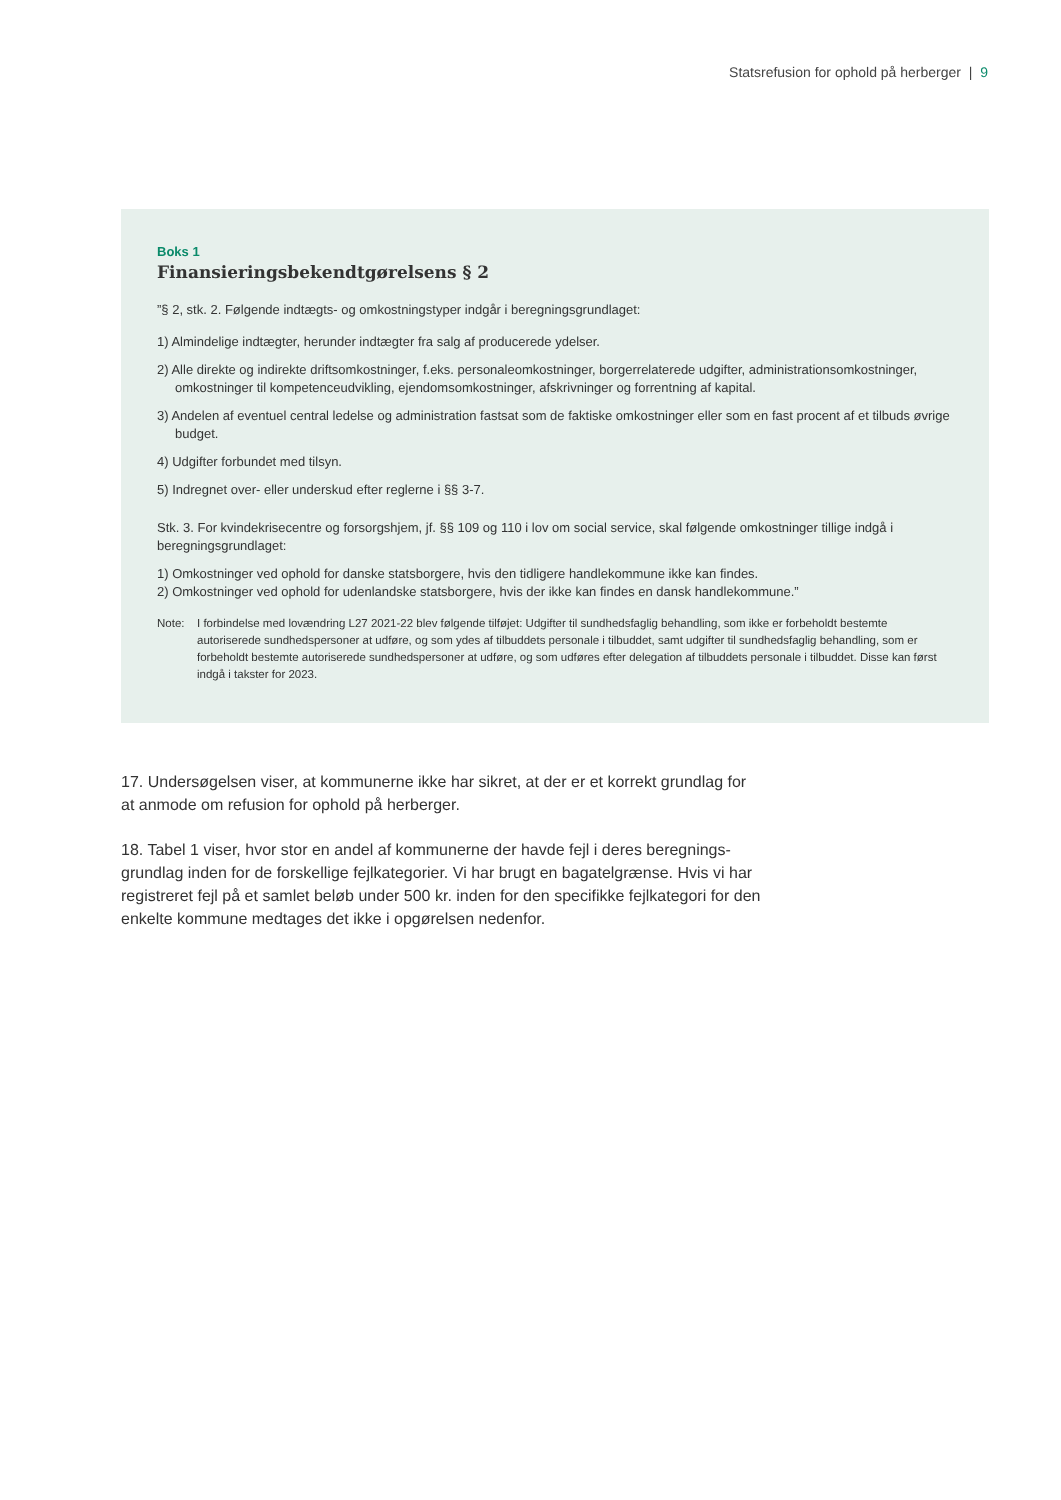Statsrefusion for ophold på herberger | 9
Boks 1
Finansieringsbekendtgørelsens § 2
”§ 2, stk. 2. Følgende indtægts- og omkostningstyper indgår i beregningsgrundlaget:
1) Almindelige indtægter, herunder indtægter fra salg af producerede ydelser.
2) Alle direkte og indirekte driftsomkostninger, f.eks. personaleomkostninger, borgerrelaterede udgifter, administrations­omkostninger, omkostninger til kompetenceudvikling, ejendomsomkostninger, afskrivninger og forrentning af kapital.
3) Andelen af eventuel central ledelse og administration fastsat som de faktiske omkostninger eller som en fast procent af et tilbuds øvrige budget.
4) Udgifter forbundet med tilsyn.
5) Indregnet over- eller underskud efter reglerne i §§ 3-7.
Stk. 3. For kvindekrisecentre og forsorgshjem, jf. §§ 109 og 110 i lov om social service, skal følgende omkostninger tillige indgå i beregningsgrundlaget:
1) Omkostninger ved ophold for danske statsborgere, hvis den tidligere handlekommune ikke kan findes.
2) Omkostninger ved ophold for udenlandske statsborgere, hvis der ikke kan findes en dansk handlekommune.”
Note: I forbindelse med lovændring L27 2021-22 blev følgende tilføjet: Udgifter til sundhedsfaglig behandling, som ikke er forbeholdt bestemte autoriserede sundhedspersoner at udføre, og som ydes af tilbuddets personale i tilbuddet, samt udgifter til sundhedsfaglig behandling, som er forbeholdt bestemte autoriserede sundhedspersoner at udføre, og som udføres efter delegation af tilbuddets personale i tilbuddet. Disse kan først indgå i takster for 2023.
17. Undersøgelsen viser, at kommunerne ikke har sikret, at der er et korrekt grundlag for at anmode om refusion for ophold på herberger.
18. Tabel 1 viser, hvor stor en andel af kommunerne der havde fejl i deres beregnings­grundlag inden for de forskellige fejlkategorier. Vi har brugt en bagatelgrænse. Hvis vi har registreret fejl på et samlet beløb under 500 kr. inden for den specifikke fejlkategori for den enkelte kommune medtages det ikke i opgørelsen nedenfor.